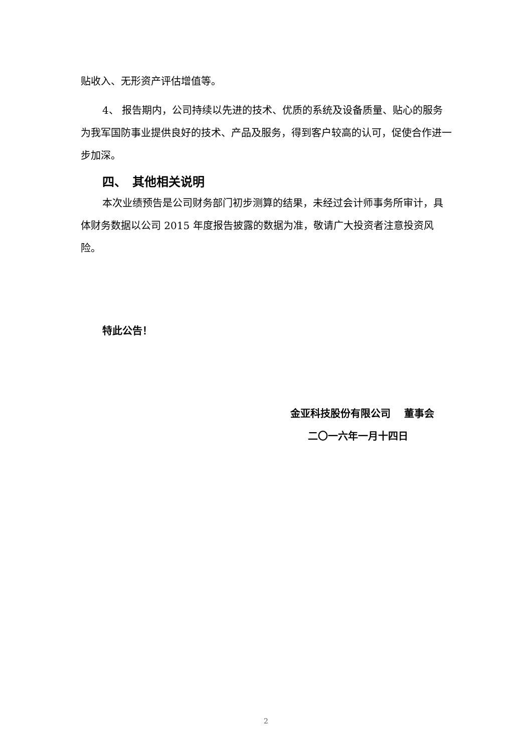贴收入、无形资产评估增值等。
4、 报告期内，公司持续以先进的技术、优质的系统及设备质量、贴心的服务为我军国防事业提供良好的技术、产品及服务，得到客户较高的认可，促使合作进一步加深。
四、　其他相关说明
本次业绩预告是公司财务部门初步测算的结果，未经过会计师事务所审计，具体财务数据以公司 2015 年度报告披露的数据为准，敬请广大投资者注意投资风险。
特此公告！
金亚科技股份有限公司　 董事会
二〇一六年一月十四日
2